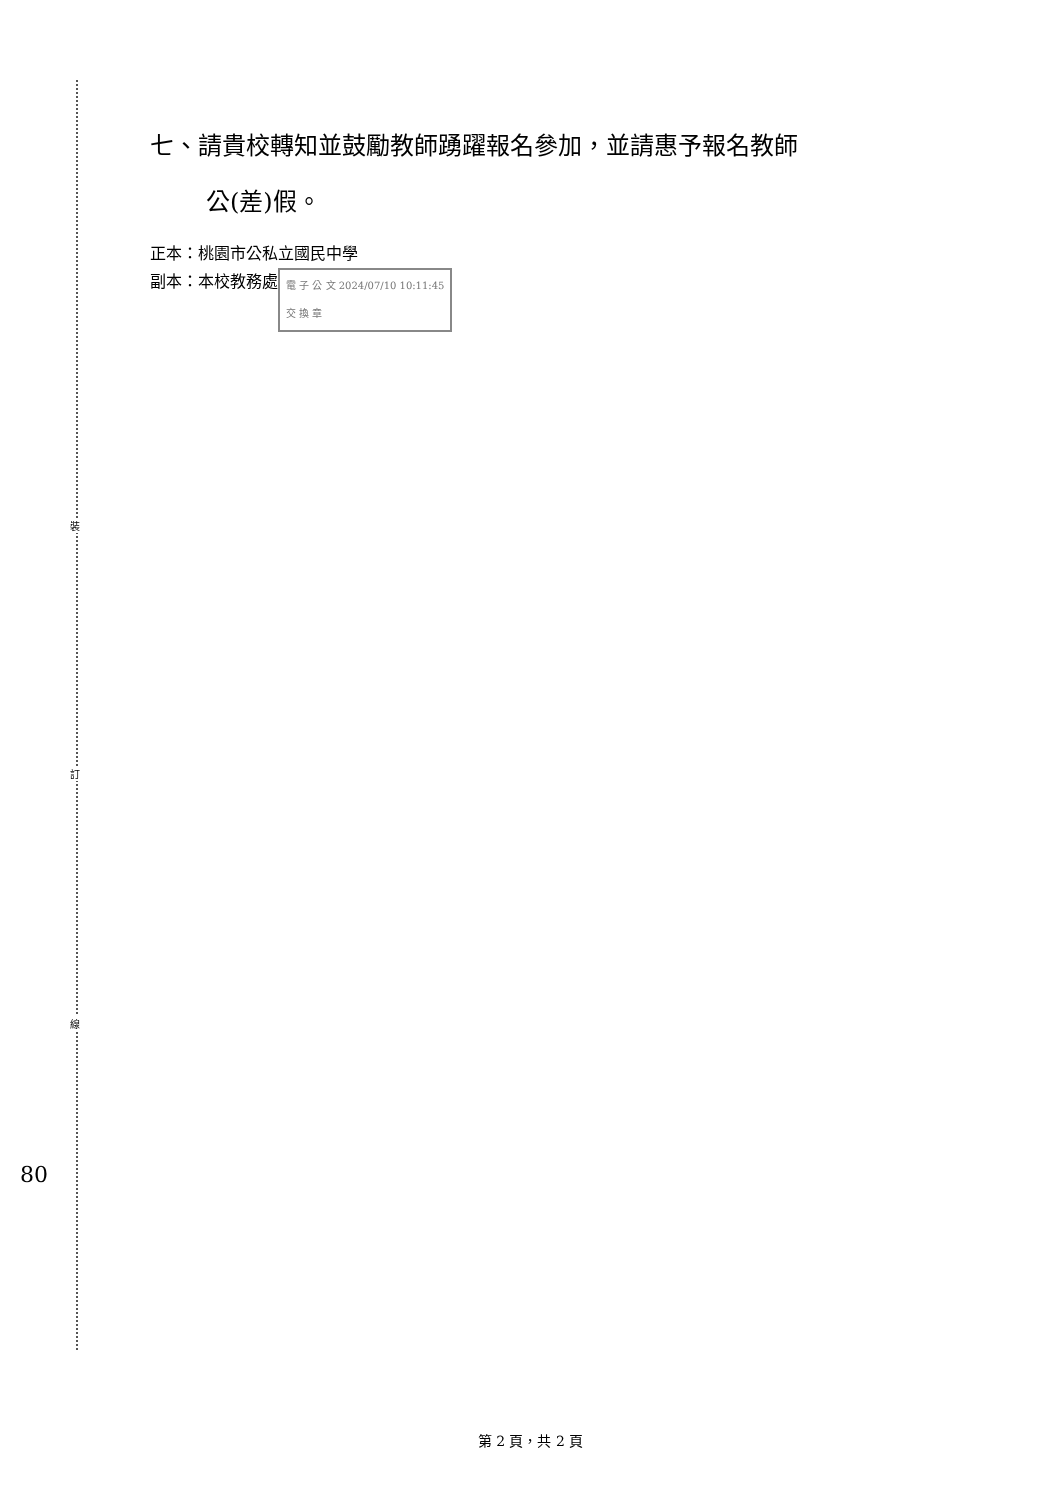裝
訂
線
80
七、請貴校轉知並鼓勵教師踴躍報名參加，並請惠予報名教師
公(差)假。
正本：桃園市公私立國民中學
副本：本校教務處 電 子 公 文 2024/07/10 10:11:45
交 換 章
第 2 頁，共 2 頁